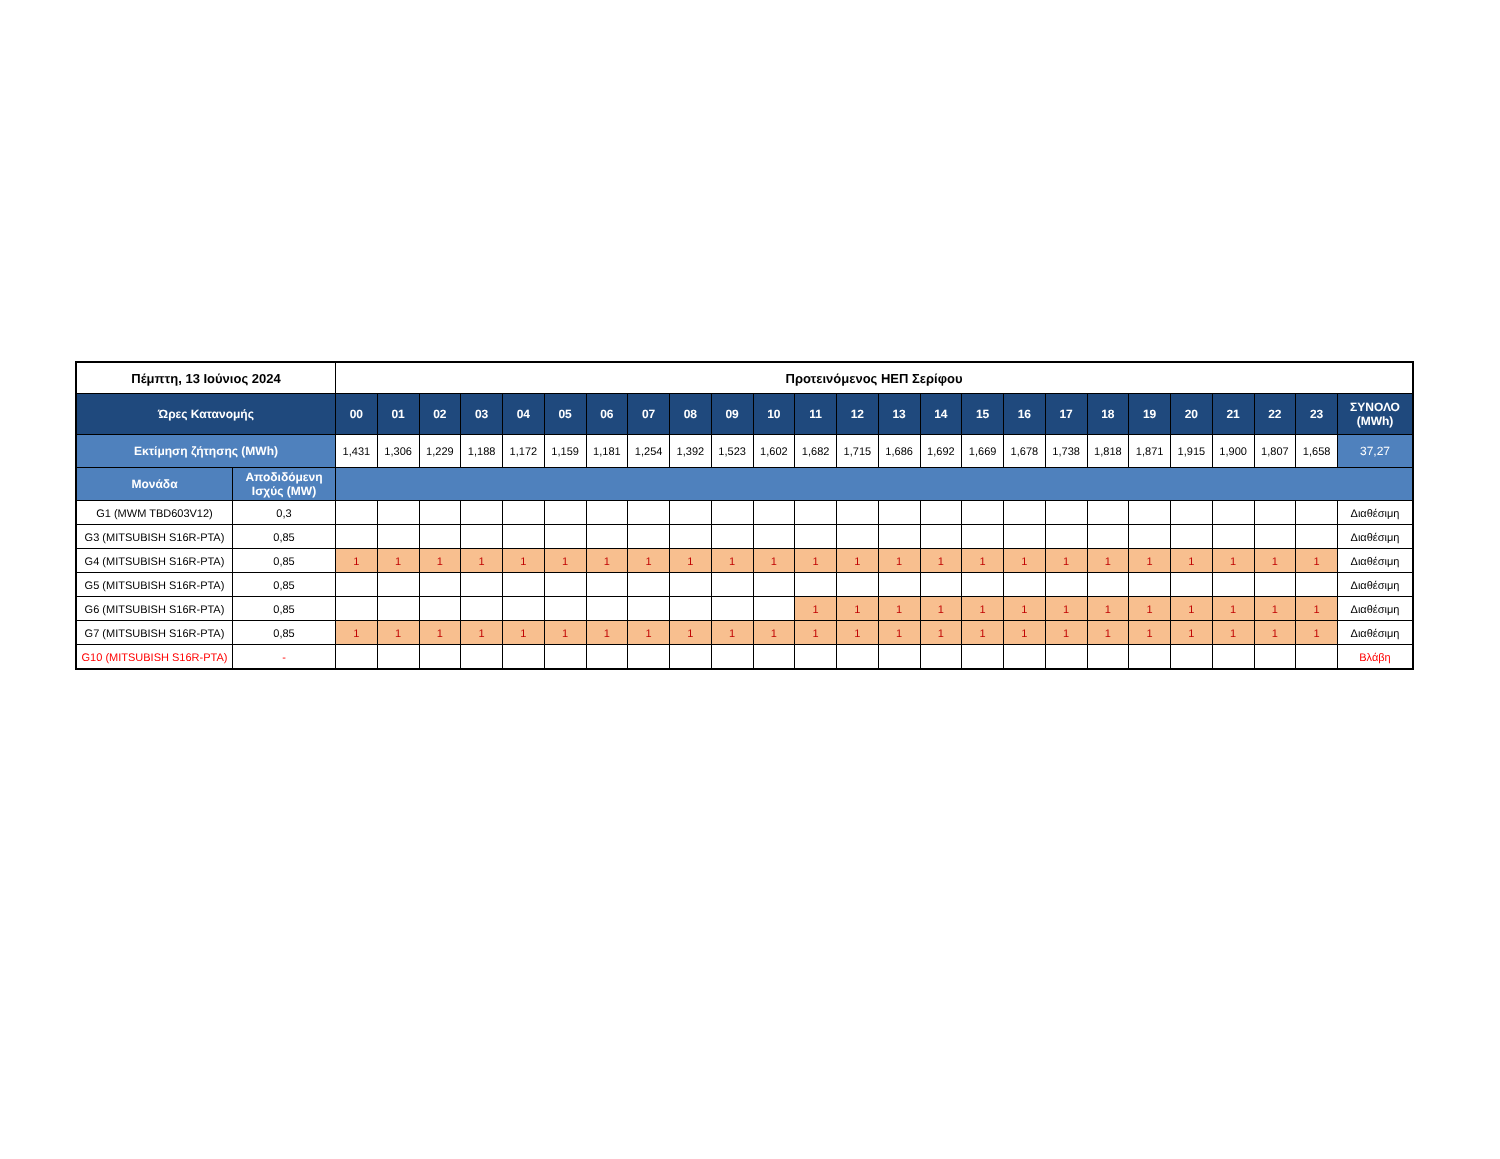| Πέμπτη, 13 Ιούνιος 2024 | | Προτεινόμενος ΗΕΠ Σερίφου | | | | | | | | | | | | | | | | | | | | | | | | |
| --- | --- | --- | --- | --- | --- | --- | --- | --- | --- | --- | --- | --- | --- | --- | --- | --- | --- | --- | --- | --- | --- | --- | --- | --- | --- | --- |
| Ώρες Κατανομής | | 00 | 01 | 02 | 03 | 04 | 05 | 06 | 07 | 08 | 09 | 10 | 11 | 12 | 13 | 14 | 15 | 16 | 17 | 18 | 19 | 20 | 21 | 22 | 23 | ΣΥΝΟΛΟ (MWh) |
| Εκτίμηση ζήτησης (MWh) | | 1,431 | 1,306 | 1,229 | 1,188 | 1,172 | 1,159 | 1,181 | 1,254 | 1,392 | 1,523 | 1,602 | 1,682 | 1,715 | 1,686 | 1,692 | 1,669 | 1,678 | 1,738 | 1,818 | 1,871 | 1,915 | 1,900 | 1,807 | 1,658 | 37,27 |
| Μονάδα | Αποδιδόμενη Ισχύς (MW) | | | | | | | | | | | | | | | | | | | | | | | | | |
| G1 (MWM TBD603V12) | 0,3 | | | | | | | | | | | | | | | | | | | | | | | | | Διαθέσιμη |
| G3 (MITSUBISH S16R-PTA) | 0,85 | | | | | | | | | | | | | | | | | | | | | | | | | Διαθέσιμη |
| G4 (MITSUBISH S16R-PTA) | 0,85 | 1 | 1 | 1 | 1 | 1 | 1 | 1 | 1 | 1 | 1 | 1 | 1 | 1 | 1 | 1 | 1 | 1 | 1 | 1 | 1 | 1 | 1 | 1 | 1 | Διαθέσιμη |
| G5 (MITSUBISH S16R-PTA) | 0,85 | | | | | | | | | | | | | | | | | | | | | | | | | Διαθέσιμη |
| G6 (MITSUBISH S16R-PTA) | 0,85 | | | | | | | | | | | | 1 | 1 | 1 | 1 | 1 | 1 | 1 | 1 | 1 | 1 | 1 | 1 | 1 | Διαθέσιμη |
| G7 (MITSUBISH S16R-PTA) | 0,85 | 1 | 1 | 1 | 1 | 1 | 1 | 1 | 1 | 1 | 1 | 1 | 1 | 1 | 1 | 1 | 1 | 1 | 1 | 1 | 1 | 1 | 1 | 1 | 1 | Διαθέσιμη |
| G10 (MITSUBISH S16R-PTA) | - | | | | | | | | | | | | | | | | | | | | | | | | | Βλάβη |